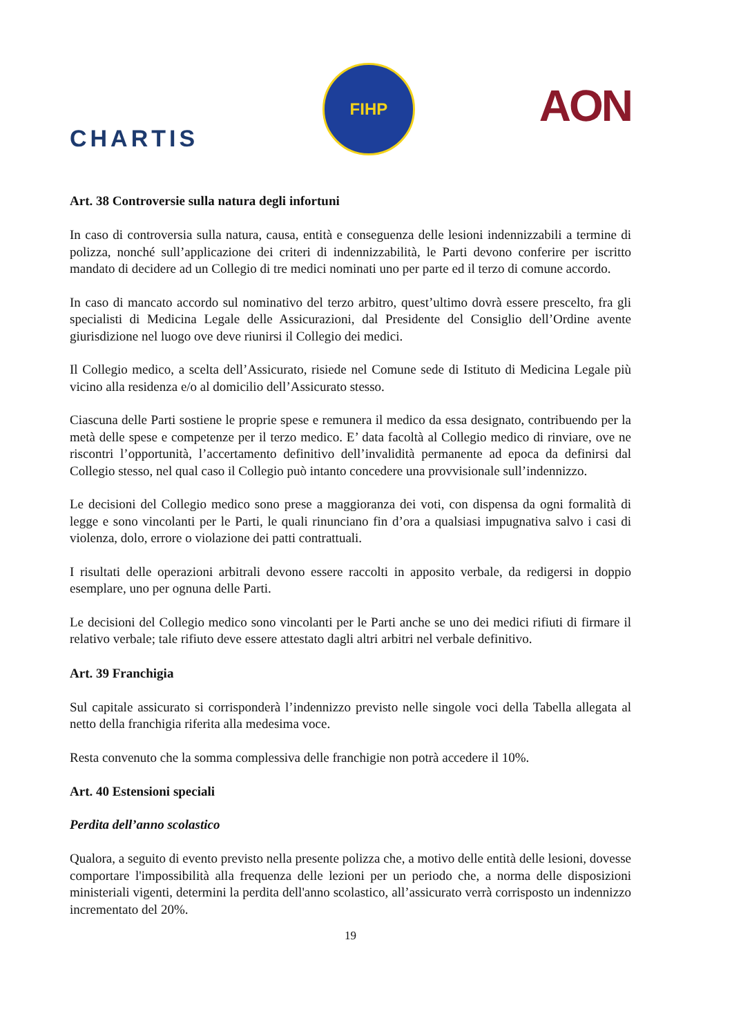CHARTIS
FIHP
AON
Art. 38 Controversie sulla natura degli infortuni
In caso di controversia sulla natura, causa, entità e conseguenza delle lesioni indennizzabili a termine di polizza, nonché sull’applicazione dei criteri di indennizzabilità, le Parti devono conferire per iscritto mandato di decidere ad un Collegio di tre medici nominati uno per parte ed il terzo di comune accordo.
In caso di mancato accordo sul nominativo del terzo arbitro, quest’ultimo dovrà essere prescelto, fra gli specialisti di Medicina Legale delle Assicurazioni, dal Presidente del Consiglio dell’Ordine avente giurisdizione nel luogo ove deve riunirsi il Collegio dei medici.
Il Collegio medico, a scelta dell’Assicurato, risiede nel Comune sede di Istituto di Medicina Legale più vicino alla residenza e/o al domicilio dell’Assicurato stesso.
Ciascuna delle Parti sostiene le proprie spese e remunera il medico da essa designato, contribuendo per la metà delle spese e competenze per il terzo medico. E’ data facoltà al Collegio medico di rinviare, ove ne riscontri l’opportunità, l’accertamento definitivo dell’invalidità permanente ad epoca da definirsi dal Collegio stesso, nel qual caso il Collegio può intanto concedere una provvisionale sull’indennizzo.
Le decisioni del Collegio medico sono prese a maggioranza dei voti, con dispensa da ogni formalità di legge e sono vincolanti per le Parti, le quali rinunciano fin d’ora a qualsiasi impugnativa salvo i casi di violenza, dolo, errore o violazione dei patti contrattuali.
I risultati delle operazioni arbitrali devono essere raccolti in apposito verbale, da redigersi in doppio esemplare, uno per ognuna delle Parti.
Le decisioni del Collegio medico sono vincolanti per le Parti anche se uno dei medici rifiuti di firmare il relativo verbale; tale rifiuto deve essere attestato dagli altri arbitri nel verbale definitivo.
Art. 39 Franchigia
Sul capitale assicurato si corrisponderà l’indennizzo previsto nelle singole voci della Tabella allegata al netto della franchigia riferita alla medesima voce.
Resta convenuto che la somma complessiva delle franchigie non potrà accedere il 10%.
Art. 40 Estensioni speciali
Perdita dell’anno scolastico
Qualora, a seguito di evento previsto nella presente polizza che, a motivo delle entità delle lesioni, dovesse comportare l'impossibilità alla frequenza delle lezioni per un periodo che, a norma delle disposizioni ministeriali vigenti, determini la perdita dell'anno scolastico, all’assicurato verrà corrisposto un indennizzo incrementato del 20%.
19